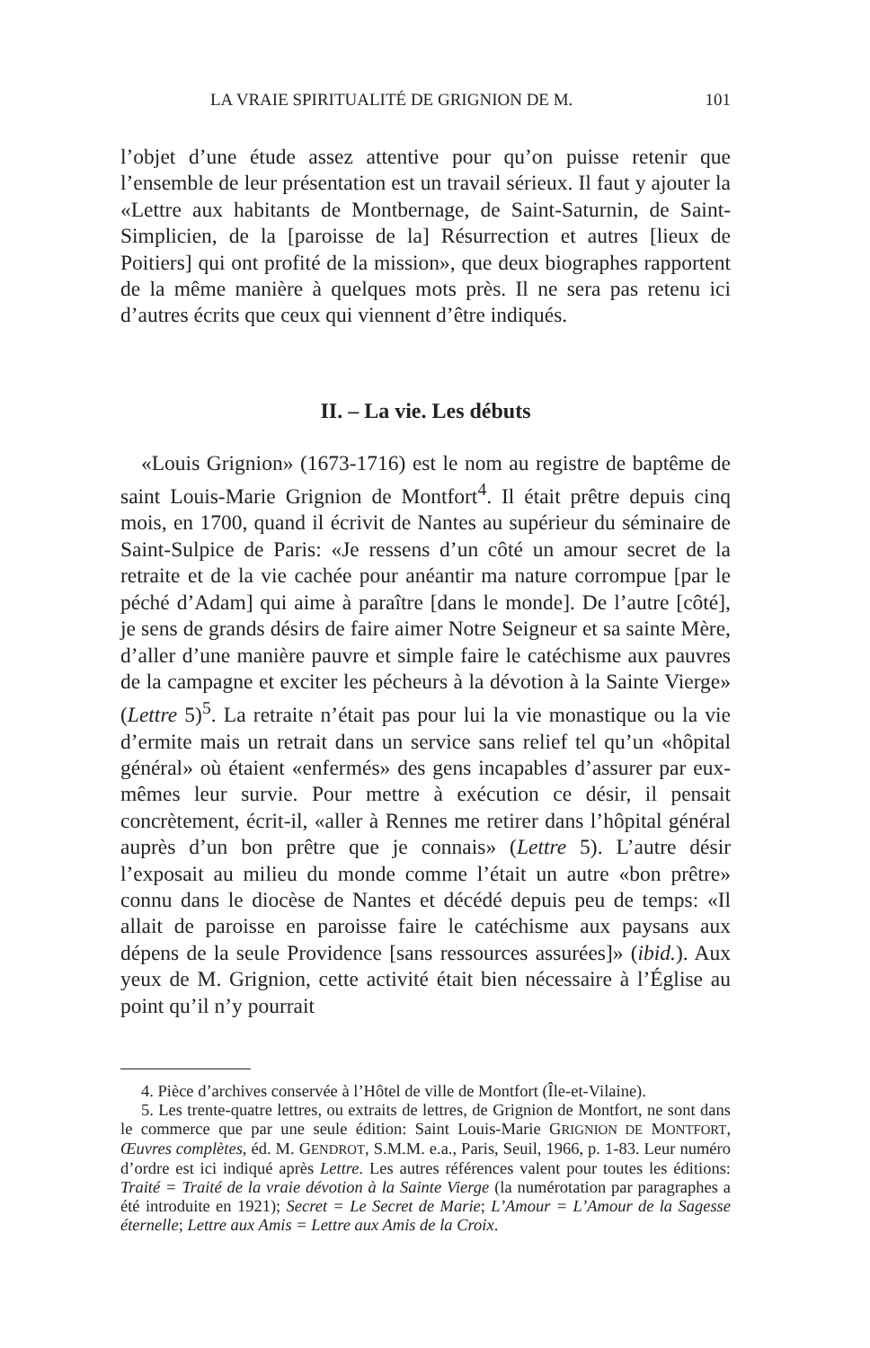LA VRAIE SPIRITUALITÉ DE GRIGNION DE M. 101
l’objet d’une étude assez attentive pour qu’on puisse retenir que l’ensemble de leur présentation est un travail sérieux. Il faut y ajouter la «Lettre aux habitants de Montbernage, de Saint-Saturnin, de Saint-Simplicien, de la [paroisse de la] Résurrection et autres [lieux de Poitiers] qui ont profité de la mission», que deux biographes rapportent de la même manière à quelques mots près. Il ne sera pas retenu ici d’autres écrits que ceux qui viennent d’être indiqués.
II. – La vie. Les débuts
«Louis Grignion» (1673-1716) est le nom au registre de baptême de saint Louis-Marie Grignion de Montfort<sup>4</sup>. Il était prêtre depuis cinq mois, en 1700, quand il écrivit de Nantes au supérieur du séminaire de Saint-Sulpice de Paris: «Je ressens d’un côté un amour secret de la retraite et de la vie cachée pour anéantir ma nature corrompue [par le péché d’Adam] qui aime à paraître [dans le monde]. De l’autre [côté], je sens de grands désirs de faire aimer Notre Seigneur et sa sainte Mère, d’aller d’une manière pauvre et simple faire le catéchisme aux pauvres de la campagne et exciter les pécheurs à la dévotion à la Sainte Vierge» (Lettre 5)<sup>5</sup>. La retraite n’était pas pour lui la vie monastique ou la vie d’ermite mais un retrait dans un service sans relief tel qu’un «hôpital général» où étaient «enfermés» des gens incapables d’assurer par eux-mêmes leur survie. Pour mettre à exécution ce désir, il pensait concrètement, écrit-il, «aller à Rennes me retirer dans l’hôpital général auprès d’un bon prêtre que je connais» (Lettre 5). L’autre désir l’exposait au milieu du monde comme l’était un autre «bon prêtre» connu dans le diocèse de Nantes et décédé depuis peu de temps: «Il allait de paroisse en paroisse faire le catéchisme aux paysans aux dépens de la seule Providence [sans ressources assurées]» (ibid.). Aux yeux de M. Grignion, cette activité était bien nécessaire à l’Église au point qu’il n’y pourrait
4. Pièce d’archives conservée à l’Hôtel de ville de Montfort (Île-et-Vilaine).
5. Les trente-quatre lettres, ou extraits de lettres, de Grignion de Montfort, ne sont dans le commerce que par une seule édition: Saint Louis-Marie GRIGNION DE MONTFORT, Œuvres complètes, éd. M. GENDROT, S.M.M. e.a., Paris, Seuil, 1966, p. 1-83. Leur numéro d’ordre est ici indiqué après Lettre. Les autres références valent pour toutes les éditions: Traité = Traité de la vraie dévotion à la Sainte Vierge (la numérotation par paragraphes a été introduite en 1921); Secret = Le Secret de Marie; L’Amour = L’Amour de la Sagesse éternelle; Lettre aux Amis = Lettre aux Amis de la Croix.